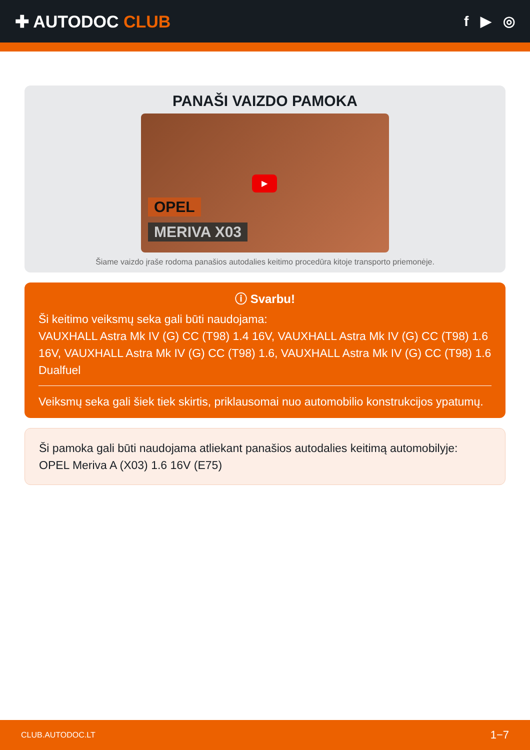✚ AUTODOC CLUB
f ▶ ◎
PANAŠI VAIZDO PAMOKA
OPEL
MERIVA X03
▶
Šiame vaizdo įraše rodoma panašios autodalies keitimo procedūra kitoje transporto priemonėje.
ⓘ Svarbu!
Ši keitimo veiksmų seka gali būti naudojama:
VAUXHALL Astra Mk IV (G) CC (T98) 1.4 16V, VAUXHALL Astra Mk IV (G) CC (T98) 1.6 16V, VAUXHALL Astra Mk IV (G) CC (T98) 1.6, VAUXHALL Astra Mk IV (G) CC (T98) 1.6 Dualfuel
Veiksmų seka gali šiek tiek skirtis, priklausomai nuo automobilio konstrukcijos ypatumų.
Ši pamoka gali būti naudojama atliekant panašios autodalies keitimą automobilyje: OPEL Meriva A (X03) 1.6 16V (E75)
CLUB.AUTODOC.LT 1−7